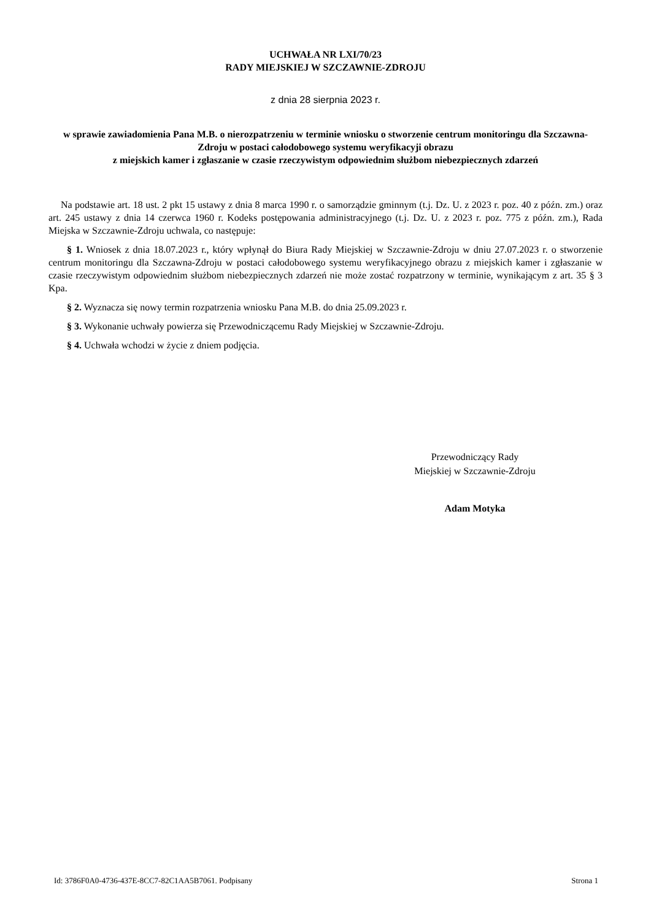UCHWAŁA NR LXI/70/23
RADY MIEJSKIEJ W SZCZAWNIE-ZDROJU
z dnia 28 sierpnia 2023 r.
w sprawie zawiadomienia Pana M.B. o nierozpatrzeniu w terminie wniosku o stworzenie centrum monitoringu dla Szczawna-Zdroju w postaci całodobowego systemu weryfikacyji obrazu
z miejskich kamer i zgłaszanie w czasie rzeczywistym odpowiednim służbom niebezpiecznych zdarzeń
Na podstawie art. 18 ust. 2 pkt 15 ustawy z dnia 8 marca 1990 r. o samorządzie gminnym (t.j. Dz. U. z 2023 r. poz. 40 z późn. zm.) oraz art. 245 ustawy z dnia 14 czerwca 1960 r. Kodeks postępowania administracyjnego (t.j. Dz. U. z 2023 r. poz. 775 z późn. zm.), Rada Miejska w Szczawnie-Zdroju uchwala, co następuje:
§ 1. Wniosek z dnia 18.07.2023 r., który wpłynął do Biura Rady Miejskiej w Szczawnie-Zdroju w dniu 27.07.2023 r. o stworzenie centrum monitoringu dla Szczawna-Zdroju w postaci całodobowego systemu weryfikacyjnego obrazu z miejskich kamer i zgłaszanie w czasie rzeczywistym odpowiednim służbom niebezpiecznych zdarzeń nie może zostać rozpatrzony w terminie, wynikającym z art. 35 § 3 Kpa.
§ 2. Wyznacza się nowy termin rozpatrzenia wniosku Pana M.B. do dnia 25.09.2023 r.
§ 3. Wykonanie uchwały powierza się Przewodniczącemu Rady Miejskiej w Szczawnie-Zdroju.
§ 4. Uchwała wchodzi w życie z dniem podjęcia.
Przewodniczący Rady
Miejskiej w Szczawnie-Zdroju
Adam Motyka
Id: 3786F0A0-4736-437E-8CC7-82C1AA5B7061. Podpisany Strona 1